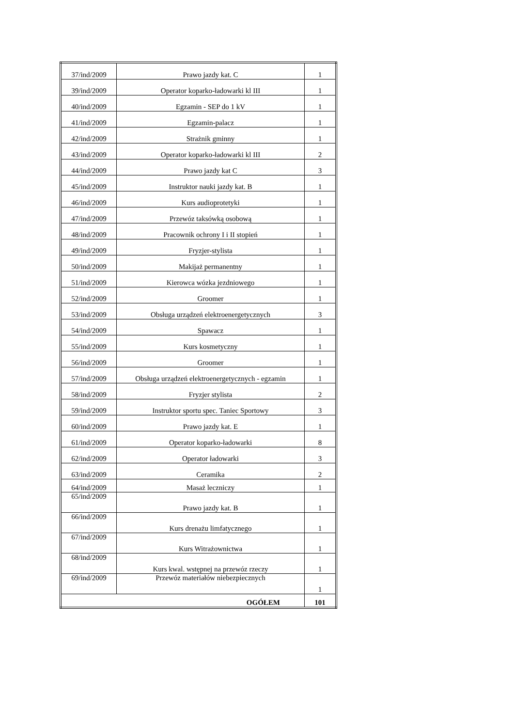| 37/ind/2009 | Prawo jazdy kat. C | 1 |
| 39/ind/2009 | Operator koparko-ładowarki kl III | 1 |
| 40/ind/2009 | Egzamin - SEP do 1 kV | 1 |
| 41/ind/2009 | Egzamin-palacz | 1 |
| 42/ind/2009 | Strażnik gminny | 1 |
| 43/ind/2009 | Operator koparko-ładowarki kl III | 2 |
| 44/ind/2009 | Prawo jazdy kat C | 3 |
| 45/ind/2009 | Instruktor nauki jazdy kat. B | 1 |
| 46/ind/2009 | Kurs audioprotetyki | 1 |
| 47/ind/2009 | Przewóz taksówką osobową | 1 |
| 48/ind/2009 | Pracownik ochrony I i II stopień | 1 |
| 49/ind/2009 | Fryzjer-stylista | 1 |
| 50/ind/2009 | Makijaż permanentny | 1 |
| 51/ind/2009 | Kierowca wózka jezdniowego | 1 |
| 52/ind/2009 | Groomer | 1 |
| 53/ind/2009 | Obsługa urządzeń elektroenergetycznych | 3 |
| 54/ind/2009 | Spawacz | 1 |
| 55/ind/2009 | Kurs kosmetyczny | 1 |
| 56/ind/2009 | Groomer | 1 |
| 57/ind/2009 | Obsługa urządzeń elektroenergetycznych - egzamin | 1 |
| 58/ind/2009 | Fryzjer stylista | 2 |
| 59/ind/2009 | Instruktor sportu spec. Taniec Sportowy | 3 |
| 60/ind/2009 | Prawo jazdy kat. E | 1 |
| 61/ind/2009 | Operator koparko-ładowarki | 8 |
| 62/ind/2009 | Operator ładowarki | 3 |
| 63/ind/2009 | Ceramika | 2 |
| 64/ind/2009 | Masaż leczniczy | 1 |
| 65/ind/2009 | Prawo jazdy kat. B | 1 |
| 66/ind/2009 | Kurs drenażu limfatycznego | 1 |
| 67/ind/2009 | Kurs Witrażownictwa | 1 |
| 68/ind/2009 | Kurs kwal. wstępnej na przewóz rzeczy | 1 |
| 69/ind/2009 | Przewóz materiałów niebezpiecznych | 1 |
| OGÓŁEM | | 101 |